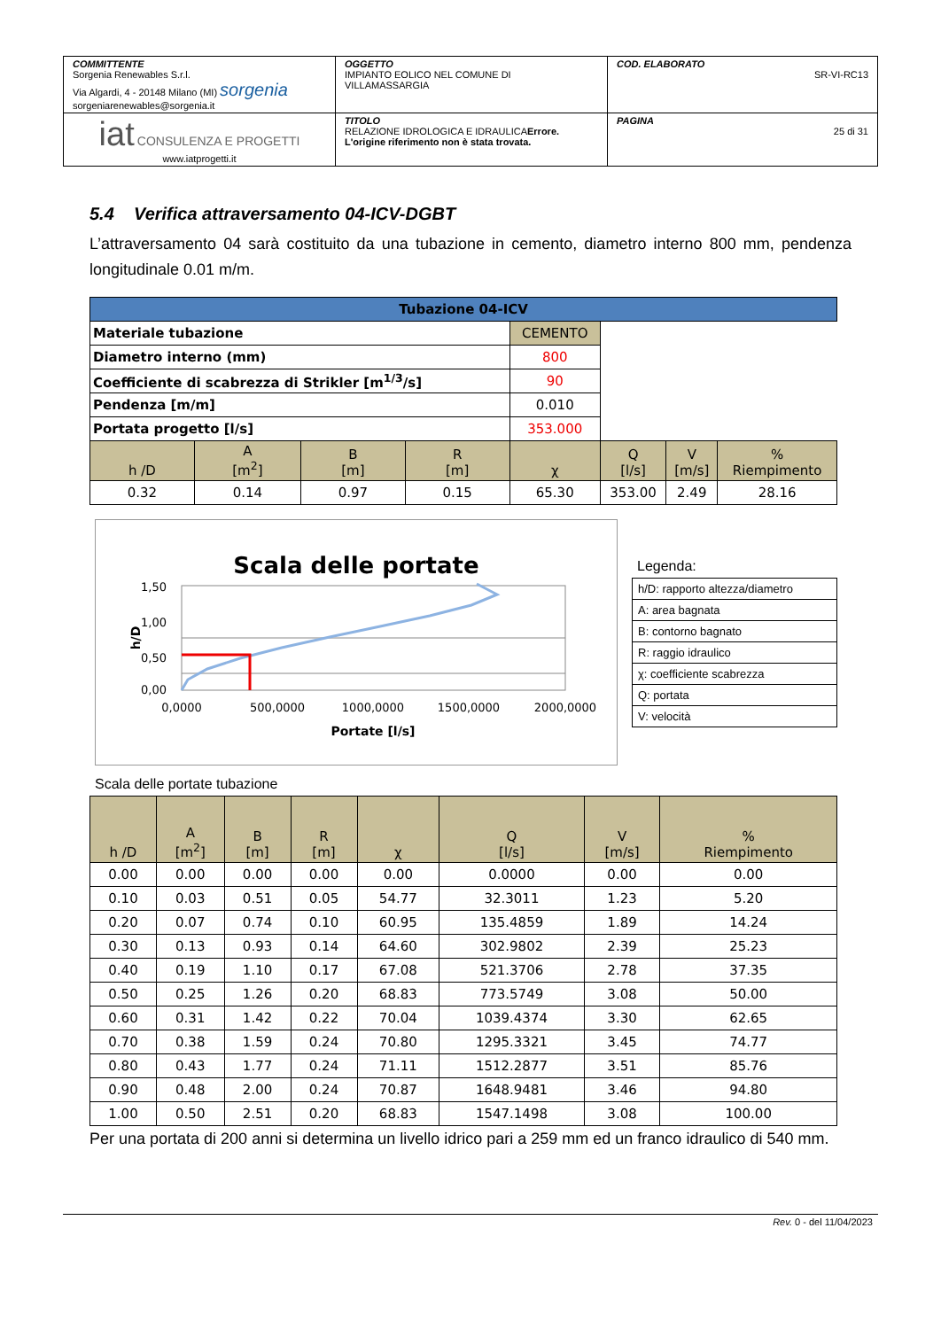| COMMITTENTE Sorgenia Renewables S.r.l. Via Algardi, 4 - 20148 Milano (MI) sorgenia sorgeniarenewables@sorgenia.it | OGGETTO IMPIANTO EOLICO NEL COMUNE DI VILLAMASSARGIA | COD. ELABORATO SR-VI-RC13 |
| iat CONSULENZA E PROGETTI www.iatprogetti.it | TITOLO RELAZIONE IDROLOGICA E IDRAULICA Errore. L'origine riferimento non è stata trovata. | PAGINA 25 di 31 |
5.4 Verifica attraversamento 04-ICV-DGBT
L’attraversamento 04 sarà costituito da una tubazione in cemento, diametro interno 800 mm, pendenza longitudinale 0.01 m/m.
| Tubazione 04-ICV | | | | | | | |
| --- | --- | --- | --- | --- | --- | --- | --- |
| Materiale tubazione | | | | CEMENTO | | | |
| Diametro interno (mm) | | | | 800 | | | |
| Coefficiente di scabrezza di Strikler [m<sup>1/3</sup>/s] | | | | 90 | | | |
| Pendenza [m/m] | | | | 0.010 | | | |
| Portata progetto [l/s] | | | | 353.000 | | | |
| h /D | A [m<sup>2</sup>] | B [m] | R [m] | χ | Q [l/s] | V [m/s] | % Riempimento |
| 0.32 | 0.14 | 0.97 | 0.15 | 65.30 | 353.00 | 2.49 | 28.16 |
Scala delle portate
1,50
1,00
0,50
0,00
0,0000
500,0000
1000,0000
1500,0000
2000,0000
Portate [l/s]
h/D
Legenda:
| h/D: rapporto altezza/diametro |
| A: area bagnata |
| B: contorno bagnato |
| R: raggio idraulico |
| χ: coefficiente scabrezza |
| Q: portata |
| V: velocità |
Scala delle portate tubazione
| h /D | A [m<sup>2</sup>] | B [m] | R [m] | χ | Q [l/s] | V [m/s] | % Riempimento |
| --- | --- | --- | --- | --- | --- | --- | --- |
| 0.00 | 0.00 | 0.00 | 0.00 | 0.00 | 0.0000 | 0.00 | 0.00 |
| 0.10 | 0.03 | 0.51 | 0.05 | 54.77 | 32.3011 | 1.23 | 5.20 |
| 0.20 | 0.07 | 0.74 | 0.10 | 60.95 | 135.4859 | 1.89 | 14.24 |
| 0.30 | 0.13 | 0.93 | 0.14 | 64.60 | 302.9802 | 2.39 | 25.23 |
| 0.40 | 0.19 | 1.10 | 0.17 | 67.08 | 521.3706 | 2.78 | 37.35 |
| 0.50 | 0.25 | 1.26 | 0.20 | 68.83 | 773.5749 | 3.08 | 50.00 |
| 0.60 | 0.31 | 1.42 | 0.22 | 70.04 | 1039.4374 | 3.30 | 62.65 |
| 0.70 | 0.38 | 1.59 | 0.24 | 70.80 | 1295.3321 | 3.45 | 74.77 |
| 0.80 | 0.43 | 1.77 | 0.24 | 71.11 | 1512.2877 | 3.51 | 85.76 |
| 0.90 | 0.48 | 2.00 | 0.24 | 70.87 | 1648.9481 | 3.46 | 94.80 |
| 1.00 | 0.50 | 2.51 | 0.20 | 68.83 | 1547.1498 | 3.08 | 100.00 |
Per una portata di 200 anni si determina un livello idrico pari a 259 mm ed un franco idraulico di 540 mm.
Rev. 0 - del 11/04/2023